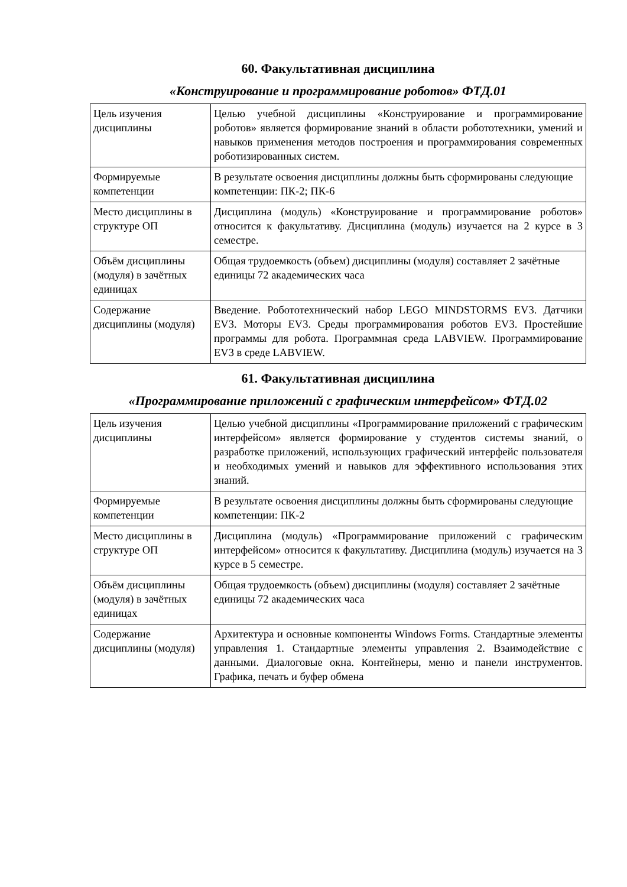60. Факультативная дисциплина
«Конструирование и программирование роботов» ФТД.01
| Цель изучения дисциплины | Целью учебной дисциплины «Конструирование и программирование роботов» является формирование знаний в области робототехники, умений и навыков применения методов построения и программирования современных роботизированных систем. |
| Формируемые компетенции | В результате освоения дисциплины должны быть сформированы следующие компетенции: ПК-2; ПК-6 |
| Место дисциплины в структуре ОП | Дисциплина (модуль) «Конструирование и программирование роботов» относится к факультативу. Дисциплина (модуль) изучается на 2 курсе в 3 семестре. |
| Объём дисциплины (модуля) в зачётных единицах | Общая трудоемкость (объем) дисциплины (модуля) составляет 2 зачётные единицы 72 академических часа |
| Содержание дисциплины (модуля) | Введение. Робототехнический набор LEGO MINDSTORMS EV3. Датчики EV3. Моторы EV3. Среды программирования роботов EV3. Простейшие программы для робота. Программная среда LABVIEW. Программирование EV3 в среде LABVIEW. |
61. Факультативная дисциплина
«Программирование приложений с графическим интерфейсом» ФТД.02
| Цель изучения дисциплины | Целью учебной дисциплины «Программирование приложений с графическим интерфейсом» является формирование у студентов системы знаний, о разработке приложений, использующих графический интерфейс пользователя и необходимых умений и навыков для эффективного использования этих знаний. |
| Формируемые компетенции | В результате освоения дисциплины должны быть сформированы следующие компетенции: ПК-2 |
| Место дисциплины в структуре ОП | Дисциплина (модуль) «Программирование приложений с графическим интерфейсом» относится к факультативу. Дисциплина (модуль) изучается на 3 курсе в 5 семестре. |
| Объём дисциплины (модуля) в зачётных единицах | Общая трудоемкость (объем) дисциплины (модуля) составляет 2 зачётные единицы 72 академических часа |
| Содержание дисциплины (модуля) | Архитектура и основные компоненты Windows Forms. Стандартные элементы управления 1. Стандартные элементы управления 2. Взаимодействие с данными. Диалоговые окна. Контейнеры, меню и панели инструментов. Графика, печать и буфер обмена |